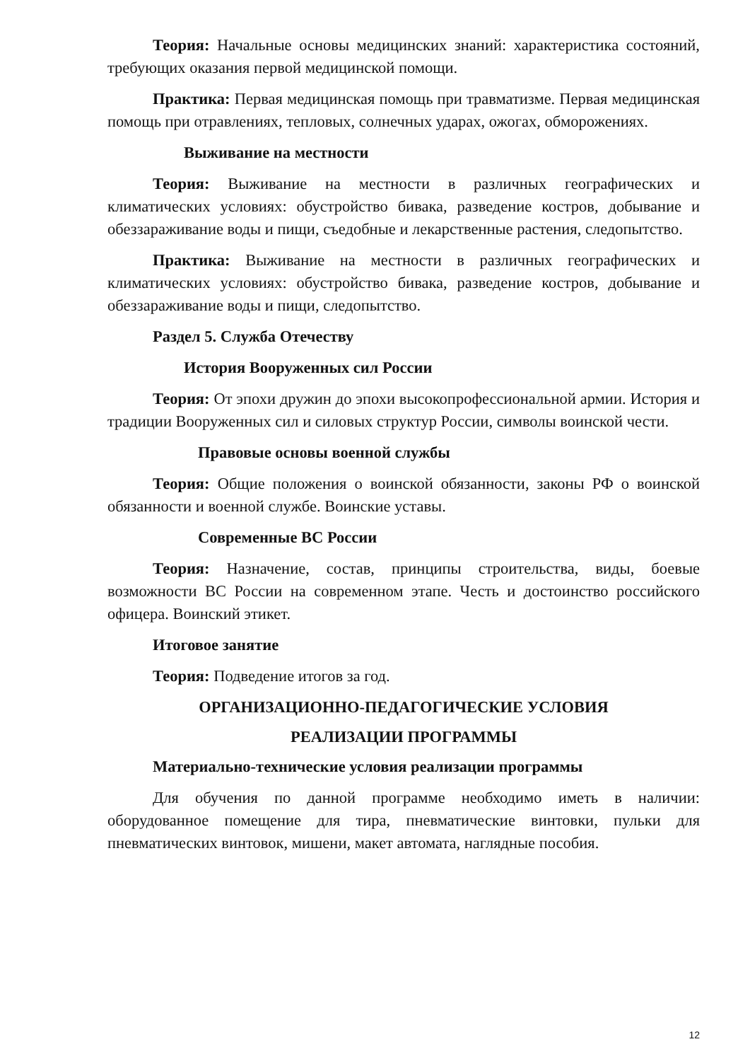Теория: Начальные основы медицинских знаний: характеристика состояний, требующих оказания первой медицинской помощи.
Практика: Первая медицинская помощь при травматизме. Первая медицинская помощь при отравлениях, тепловых, солнечных ударах, ожогах, обморожениях.
Выживание на местности
Теория: Выживание на местности в различных географических и климатических условиях: обустройство бивака, разведение костров, добывание и обеззараживание воды и пищи, съедобные и лекарственные растения, следопытство.
Практика: Выживание на местности в различных географических и климатических условиях: обустройство бивака, разведение костров, добывание и обеззараживание воды и пищи, следопытство.
Раздел 5. Служба Отечеству
История Вооруженных сил России
Теория: От эпохи дружин до эпохи высокопрофессиональной армии. История и традиции Вооруженных сил и силовых структур России, символы воинской чести.
Правовые основы военной службы
Теория: Общие положения о воинской обязанности, законы РФ о воинской обязанности и военной службе. Воинские уставы.
Современные ВС России
Теория: Назначение, состав, принципы строительства, виды, боевые возможности ВС России на современном этапе. Честь и достоинство российского офицера. Воинский этикет.
Итоговое занятие
Теория: Подведение итогов за год.
ОРГАНИЗАЦИОННО-ПЕДАГОГИЧЕСКИЕ УСЛОВИЯ
РЕАЛИЗАЦИИ ПРОГРАММЫ
Материально-технические условия реализации программы
Для обучения по данной программе необходимо иметь в наличии: оборудованное помещение для тира, пневматические винтовки, пульки для пневматических винтовок, мишени, макет автомата, наглядные пособия.
12